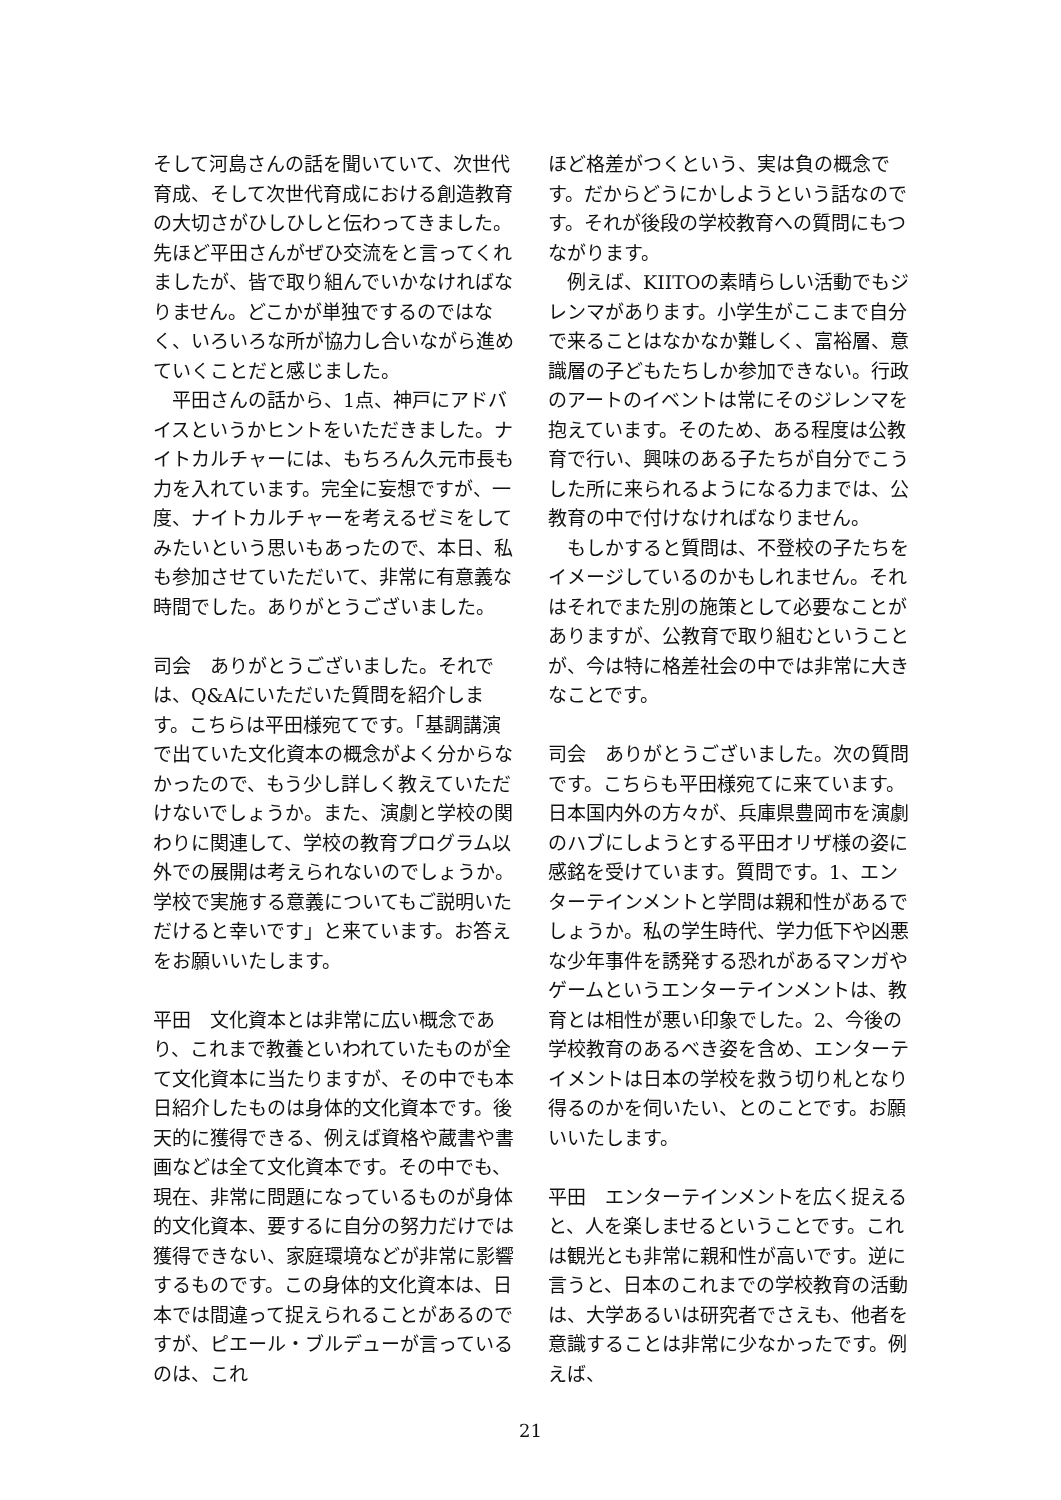そして河島さんの話を聞いていて、次世代育成、そして次世代育成における創造教育の大切さがひしひしと伝わってきました。先ほど平田さんがぜひ交流をと言ってくれましたが、皆で取り組んでいかなければなりません。どこかが単独でするのではなく、いろいろな所が協力し合いながら進めていくことだと感じました。
平田さんの話から、1点、神戸にアドバイスというかヒントをいただきました。ナイトカルチャーには、もちろん久元市長も力を入れています。完全に妄想ですが、一度、ナイトカルチャーを考えるゼミをしてみたいという思いもあったので、本日、私も参加させていただいて、非常に有意義な時間でした。ありがとうございました。
司会　ありがとうございました。それでは、Q&Aにいただいた質問を紹介します。こちらは平田様宛てです。「基調講演で出ていた文化資本の概念がよく分からなかったので、もう少し詳しく教えていただけないでしょうか。また、演劇と学校の関わりに関連して、学校の教育プログラム以外での展開は考えられないのでしょうか。学校で実施する意義についてもご説明いただけると幸いです」と来ています。お答えをお願いいたします。
平田　文化資本とは非常に広い概念であり、これまで教養といわれていたものが全て文化資本に当たりますが、その中でも本日紹介したものは身体的文化資本です。後天的に獲得できる、例えば資格や蔵書や書画などは全て文化資本です。その中でも、現在、非常に問題になっているものが身体的文化資本、要するに自分の努力だけでは獲得できない、家庭環境などが非常に影響するものです。この身体的文化資本は、日本では間違って捉えられることがあるのですが、ピエール・ブルデューが言っているのは、これ
ほど格差がつくという、実は負の概念です。だからどうにかしようという話なのです。それが後段の学校教育への質問にもつながります。
例えば、KIITOの素晴らしい活動でもジレンマがあります。小学生がここまで自分で来ることはなかなか難しく、富裕層、意識層の子どもたちしか参加できない。行政のアートのイベントは常にそのジレンマを抱えています。そのため、ある程度は公教育で行い、興味のある子たちが自分でこうした所に来られるようになる力までは、公教育の中で付けなければなりません。
もしかすると質問は、不登校の子たちをイメージしているのかもしれません。それはそれでまた別の施策として必要なことがありますが、公教育で取り組むということが、今は特に格差社会の中では非常に大きなことです。
司会　ありがとうございました。次の質問です。こちらも平田様宛てに来ています。日本国内外の方々が、兵庫県豊岡市を演劇のハブにしようとする平田オリザ様の姿に感銘を受けています。質問です。1、エンターテインメントと学問は親和性があるでしょうか。私の学生時代、学力低下や凶悪な少年事件を誘発する恐れがあるマンガやゲームというエンターテインメントは、教育とは相性が悪い印象でした。2、今後の学校教育のあるべき姿を含め、エンターテイメントは日本の学校を救う切り札となり得るのかを伺いたい、とのことです。お願いいたします。
平田　エンターテインメントを広く捉えると、人を楽しませるということです。これは観光とも非常に親和性が高いです。逆に言うと、日本のこれまでの学校教育の活動は、大学あるいは研究者でさえも、他者を意識することは非常に少なかったです。例えば、
21